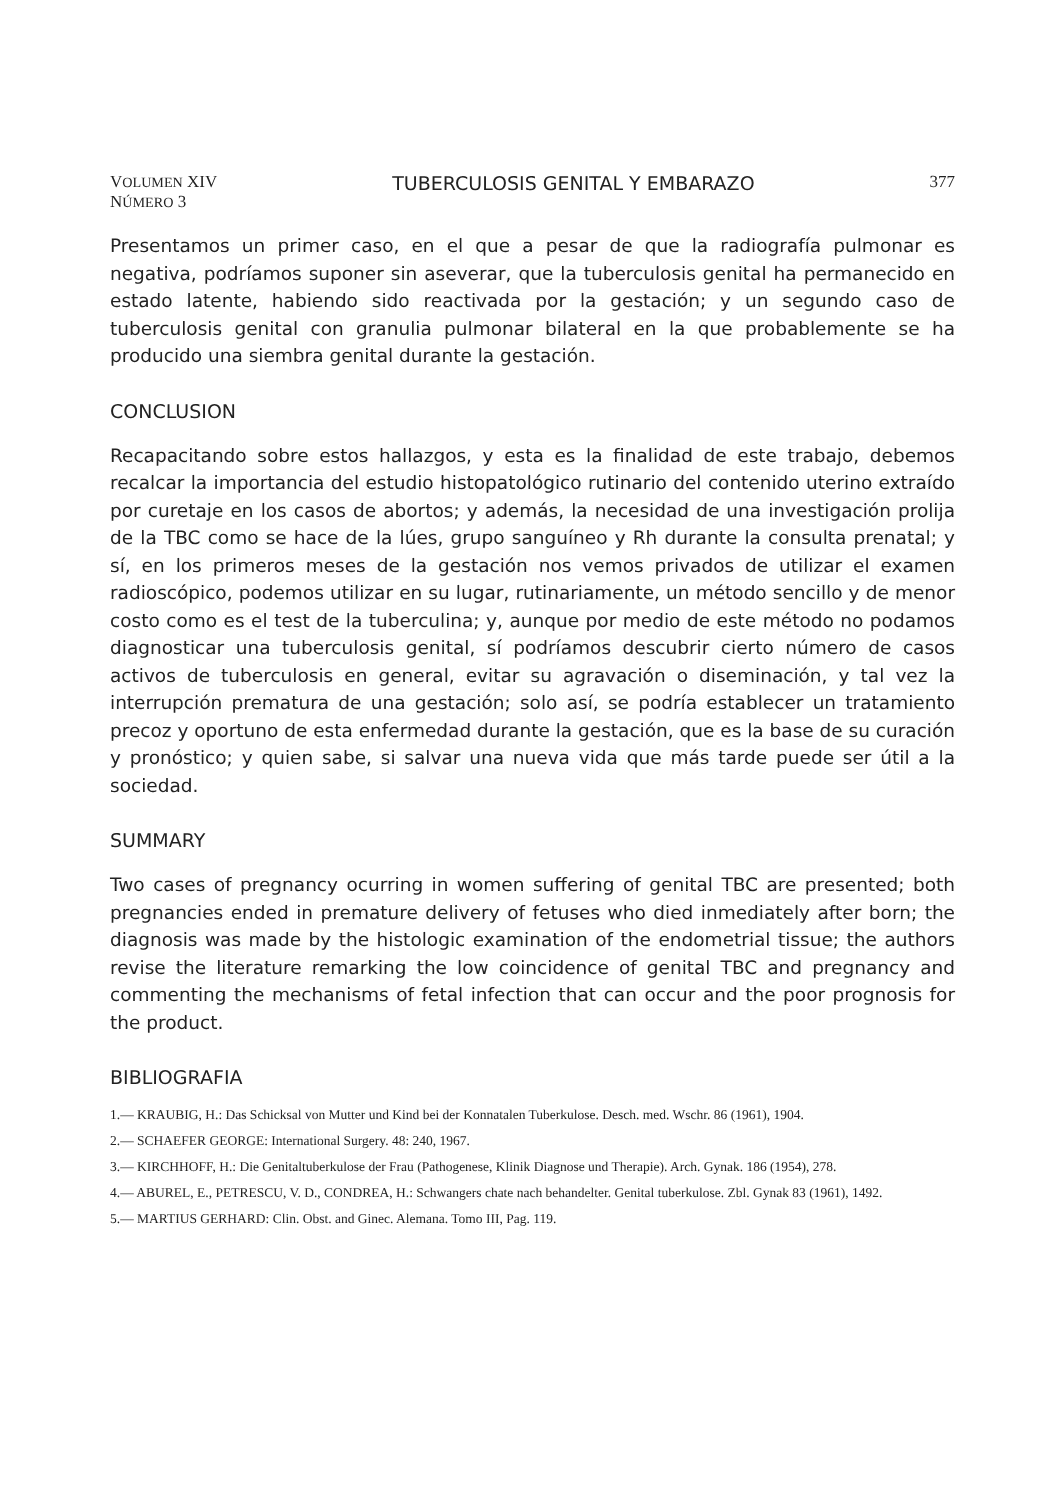VOLUMEN XIV
NÚMERO 3
TUBERCULOSIS GENITAL Y EMBARAZO
377
Presentamos un primer caso, en el que a pesar de que la radiografía pulmonar es negativa, podríamos suponer sin aseverar, que la tuberculosis genital ha permanecido en estado latente, habiendo sido reactivada por la gestación; y un segundo caso de tuberculosis genital con granulia pulmonar bilateral en la que probablemente se ha producido una siembra genital durante la gestación.
CONCLUSION
Recapacitando sobre estos hallazgos, y esta es la finalidad de este trabajo, debemos recalcar la importancia del estudio histopatológico rutinario del contenido uterino extraído por curetaje en los casos de abortos; y además, la necesidad de una investigación prolija de la TBC como se hace de la lúes, grupo sanguíneo y Rh durante la consulta prenatal; y sí, en los primeros meses de la gestación nos vemos privados de utilizar el examen radioscópico, podemos utilizar en su lugar, rutinariamente, un método sencillo y de menor costo como es el test de la tuberculina; y, aunque por medio de este método no podamos diagnosticar una tuberculosis genital, sí podríamos descubrir cierto número de casos activos de tuberculosis en general, evitar su agravación o diseminación, y tal vez la interrupción prematura de una gestación; solo así, se podría establecer un tratamiento precoz y oportuno de esta enfermedad durante la gestación, que es la base de su curación y pronóstico; y quien sabe, si salvar una nueva vida que más tarde puede ser útil a la sociedad.
SUMMARY
Two cases of pregnancy ocurring in women suffering of genital TBC are presented; both pregnancies ended in premature delivery of fetuses who died inmediately after born; the diagnosis was made by the histologic examination of the endometrial tissue; the authors revise the literature remarking the low coincidence of genital TBC and pregnancy and commenting the mechanisms of fetal infection that can occur and the poor prognosis for the product.
BIBLIOGRAFIA
1.— KRAUBIG, H.: Das Schicksal von Mutter und Kind bei der Konnatalen Tuberkulose. Desch. med. Wschr. 86 (1961), 1904.
2.— SCHAEFER GEORGE: International Surgery. 48: 240, 1967.
3.— KIRCHHOFF, H.: Die Genitaltuberkulose der Frau (Pathogenese, Klinik Diagnose und Therapie). Arch. Gynak. 186 (1954), 278.
4.— ABUREL, E., PETRESCU, V. D., CONDREA, H.: Schwangers chate nach behandelter. Genital tuberkulose. Zbl. Gynak 83 (1961), 1492.
5.— MARTIUS GERHARD: Clin. Obst. and Ginec. Alemana. Tomo III, Pag. 119.